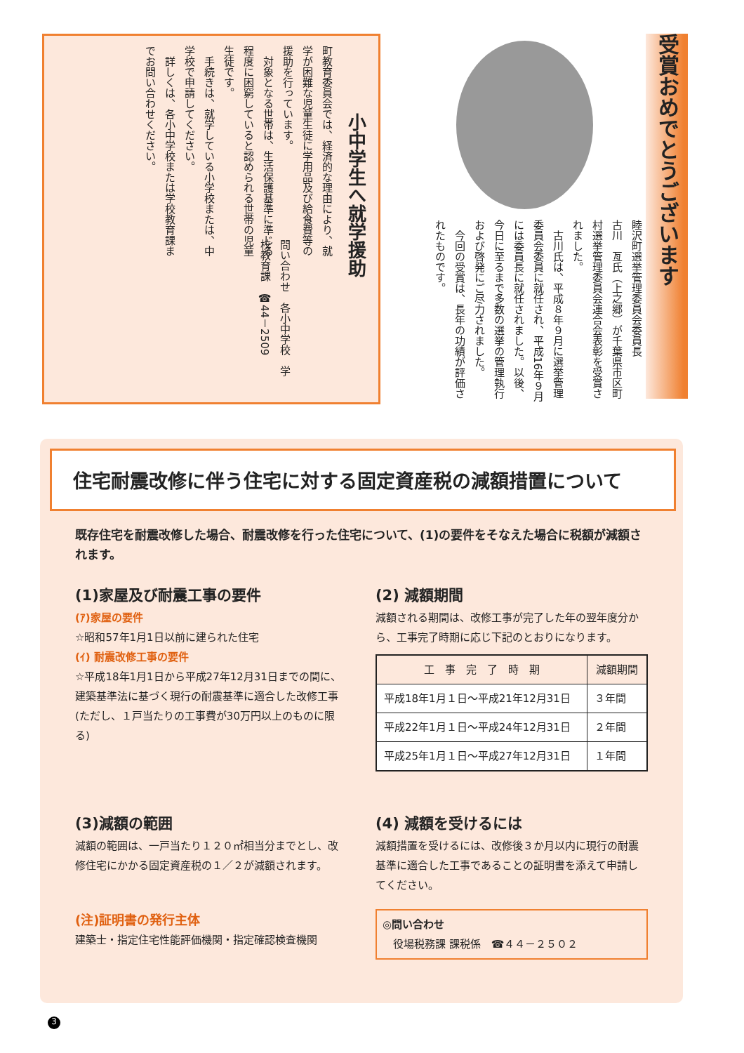受賞おめでとうございます
睦沢町選挙管理委員会委員長
古川　亙氏（上之郷）が千葉県市区町村選挙管理委員会連合会表彰を受賞されました。
　古川氏は、平成８年９月に選挙管理委員会委員に就任され、平成16年９月には委員長に就任されました。以後、今日に至るまで多数の選挙の管理執行および啓発にご尽力されました。
　今回の受賞は、長年の功績が評価されたものです。
小中学生へ就学援助
町教育委員会では、経済的な理由により、就学が困難な児童生徒に学用品及び給食費等の援助を行っています。
　対象となる世帯は、生活保護基準に準じる程度に困窮していると認められる世帯の児童生徒です。
　手続きは、就学している小学校または、中学校で申請してください。
　詳しくは、各小中学校または学校教育課までお問い合わせください。
問い合わせ　各小中学校　学校教育課　☎44－2509
住宅耐震改修に伴う住宅に対する固定資産税の減額措置について
既存住宅を耐震改修した場合、耐震改修を行った住宅について、(1)の要件をそなえた場合に税額が減額されます。
(1)家屋及び耐震工事の要件
(ｱ)家屋の要件
☆昭和57年1月1日以前に建られた住宅
(ｲ) 耐震改修工事の要件
☆平成18年1月1日から平成27年12月31日までの間に、建築基準法に基づく現行の耐震基準に適合した改修工事
(ただし、１戸当たりの工事費が30万円以上のものに限る)
(2) 減額期間
減額される期間は、改修工事が完了した年の翌年度分から、工事完了時期に応じ下記のとおりになります。
| 工 事 完 了 時 期 | 減額期間 |
| --- | --- |
| 平成18年1月１日～平成21年12月31日 | ３年間 |
| 平成22年1月１日～平成24年12月31日 | ２年間 |
| 平成25年1月１日～平成27年12月31日 | １年間 |
(3)減額の範囲
減額の範囲は、一戸当たり１２０㎡相当分までとし、改修住宅にかかる固定資産税の１／２が減額されます。
(注)証明書の発行主体
建築士・指定住宅性能評価機関・指定確認検査機関
(4) 減額を受けるには
減額措置を受けるには、改修後３か月以内に現行の耐震基準に適合した工事であることの証明書を添えて申請してください。
◎問い合わせ
　役場税務課 課税係　☎４４－２５０２
3